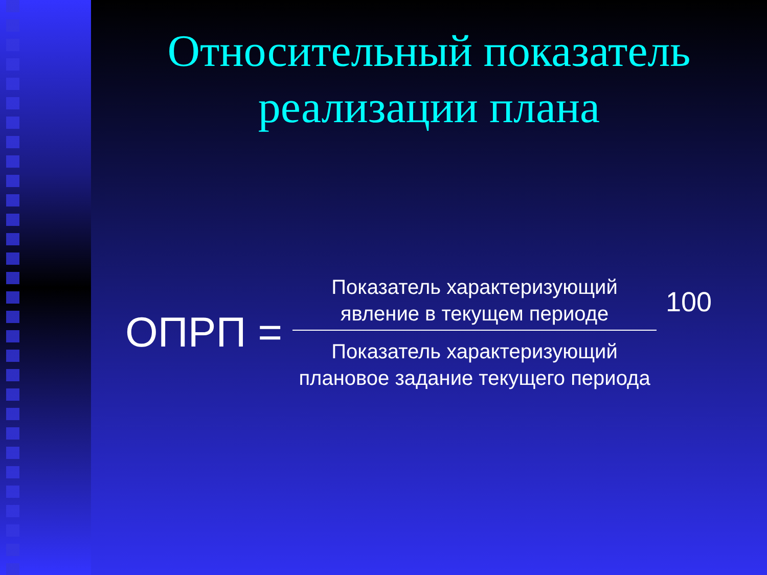Относительный показатель
реализации плана
ОПРП =
Показатель характеризующий явление в текущем периоде
Показатель характеризующий плановое задание текущего периода
100